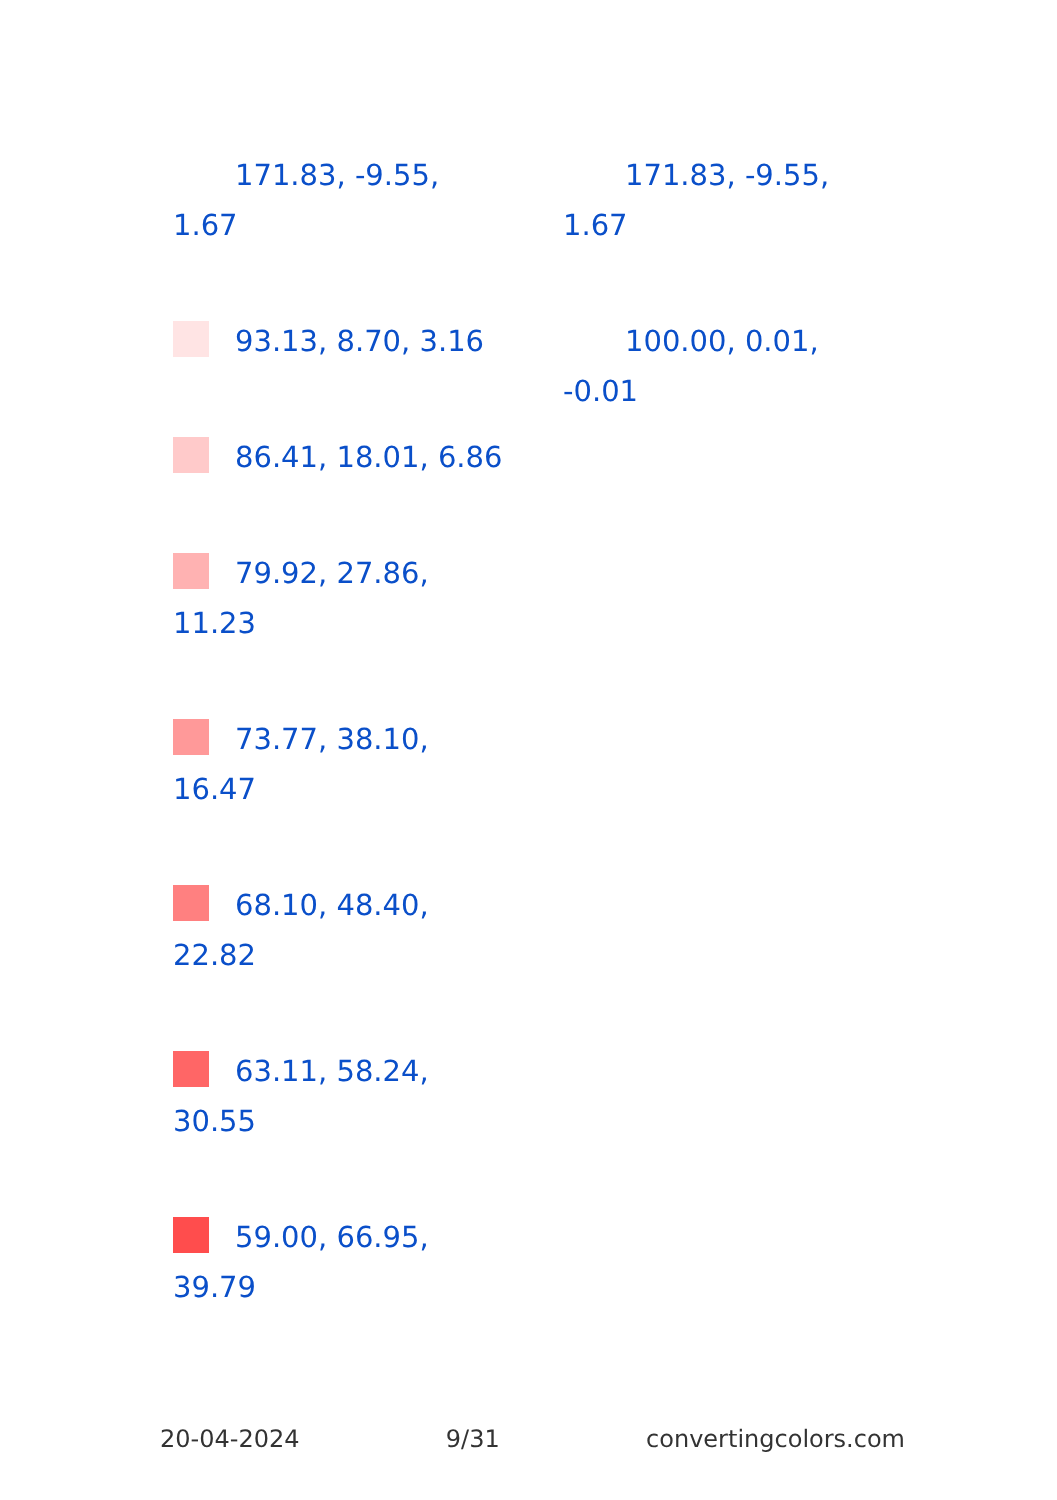171.83, -9.55,
1.67
93.13, 8.70, 3.16
86.41, 18.01, 6.86
79.92, 27.86,
11.23
73.77, 38.10,
16.47
68.10, 48.40,
22.82
63.11, 58.24,
30.55
59.00, 66.95,
39.79
171.83, -9.55,
1.67
100.00, 0.01,
-0.01
20-04-2024 9/31 convertingcolors.com